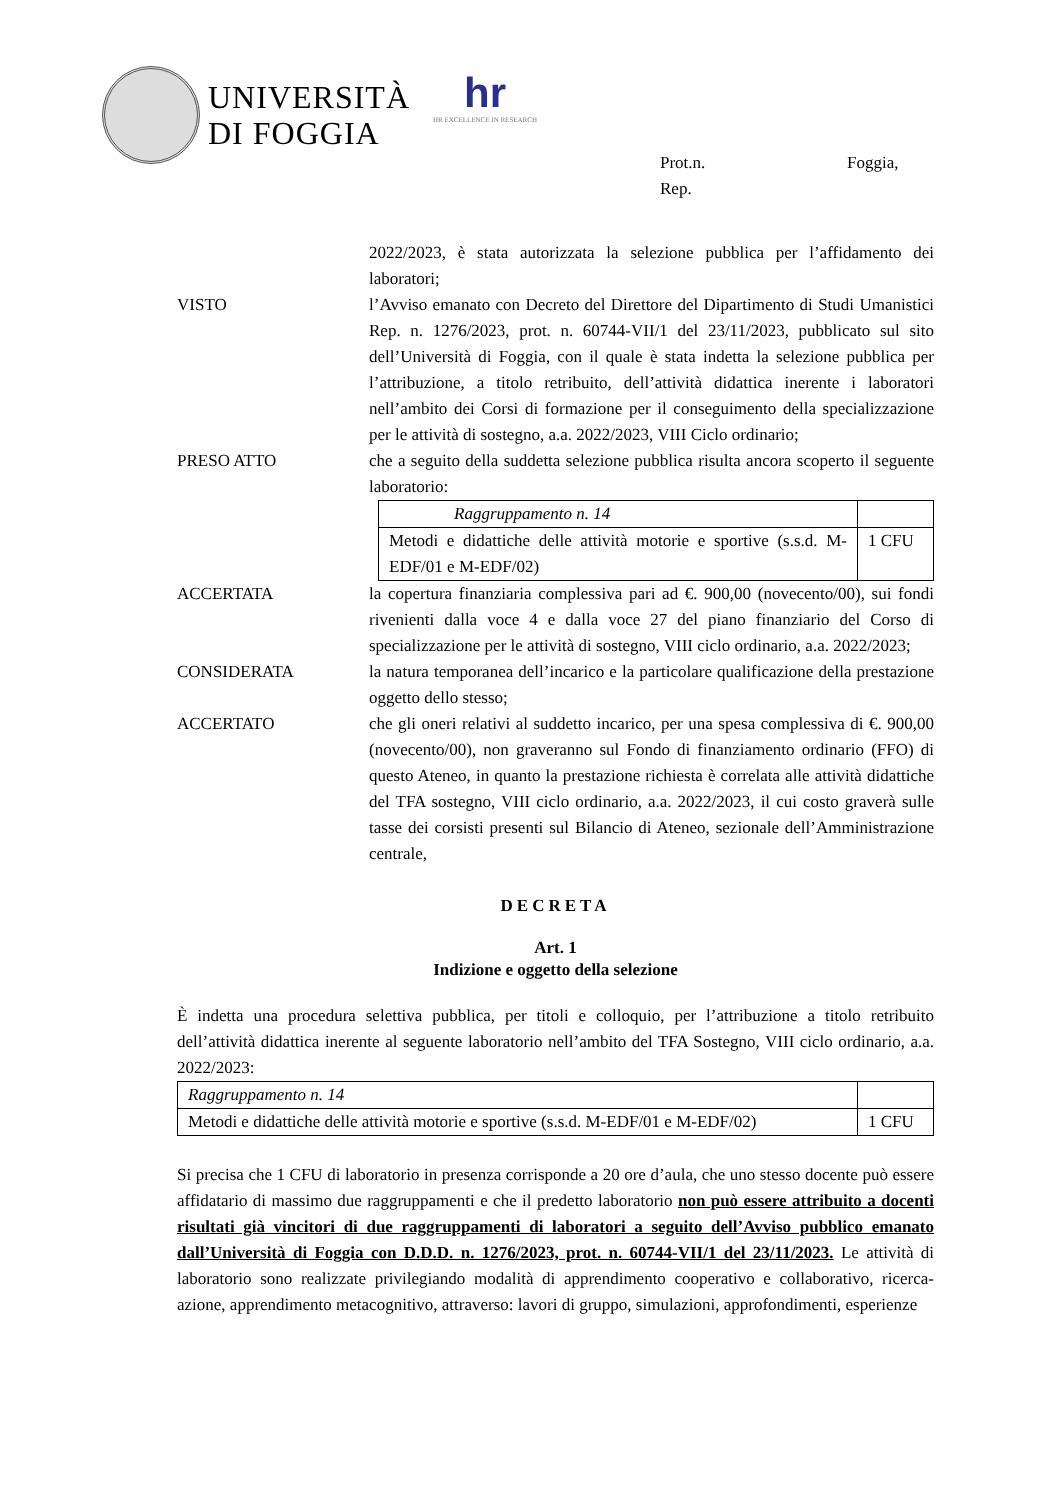UNIVERSITÀ
DI FOGGIA
hr
HR EXCELLENCE IN RESEARCH
Prot.n.
Rep.
Foggia,
2022/2023, è stata autorizzata la selezione pubblica per l’affidamento dei laboratori;
VISTO l’Avviso emanato con Decreto del Direttore del Dipartimento di Studi Umanistici Rep. n. 1276/2023, prot. n. 60744-VII/1 del 23/11/2023, pubblicato sul sito dell’Università di Foggia, con il quale è stata indetta la selezione pubblica per l’attribuzione, a titolo retribuito, dell’attività didattica inerente i laboratori nell’ambito dei Corsi di formazione per il conseguimento della specializzazione per le attività di sostegno, a.a. 2022/2023, VIII Ciclo ordinario;
PRESO ATTO che a seguito della suddetta selezione pubblica risulta ancora scoperto il seguente laboratorio:
| Raggruppamento n. 14 | |
| Metodi e didattiche delle attività motorie e sportive (s.s.d. M-EDF/01 e M-EDF/02) | 1 CFU |
ACCERTATA la copertura finanziaria complessiva pari ad €. 900,00 (novecento/00), sui fondi rivenienti dalla voce 4 e dalla voce 27 del piano finanziario del Corso di specializzazione per le attività di sostegno, VIII ciclo ordinario, a.a. 2022/2023;
CONSIDERATA la natura temporanea dell’incarico e la particolare qualificazione della prestazione oggetto dello stesso;
ACCERTATO che gli oneri relativi al suddetto incarico, per una spesa complessiva di €. 900,00 (novecento/00), non graveranno sul Fondo di finanziamento ordinario (FFO) di questo Ateneo, in quanto la prestazione richiesta è correlata alle attività didattiche del TFA sostegno, VIII ciclo ordinario, a.a. 2022/2023, il cui costo graverà sulle tasse dei corsisti presenti sul Bilancio di Ateneo, sezionale dell’Amministrazione centrale,
DECRETA
Art. 1
Indizione e oggetto della selezione
È indetta una procedura selettiva pubblica, per titoli e colloquio, per l’attribuzione a titolo retribuito dell’attività didattica inerente al seguente laboratorio nell’ambito del TFA Sostegno, VIII ciclo ordinario, a.a. 2022/2023:
| Raggruppamento n. 14 | |
| Metodi e didattiche delle attività motorie e sportive (s.s.d. M-EDF/01 e M-EDF/02) | 1 CFU |
Si precisa che 1 CFU di laboratorio in presenza corrisponde a 20 ore d’aula, che uno stesso docente può essere affidatario di massimo due raggruppamenti e che il predetto laboratorio non può essere attribuito a docenti risultati già vincitori di due raggruppamenti di laboratori a seguito dell’Avviso pubblico emanato dall’Università di Foggia con D.D.D. n. 1276/2023, prot. n. 60744-VII/1 del 23/11/2023. Le attività di laboratorio sono realizzate privilegiando modalità di apprendimento cooperativo e collaborativo, ricerca-azione, apprendimento metacognitivo, attraverso: lavori di gruppo, simulazioni, approfondimenti, esperienze